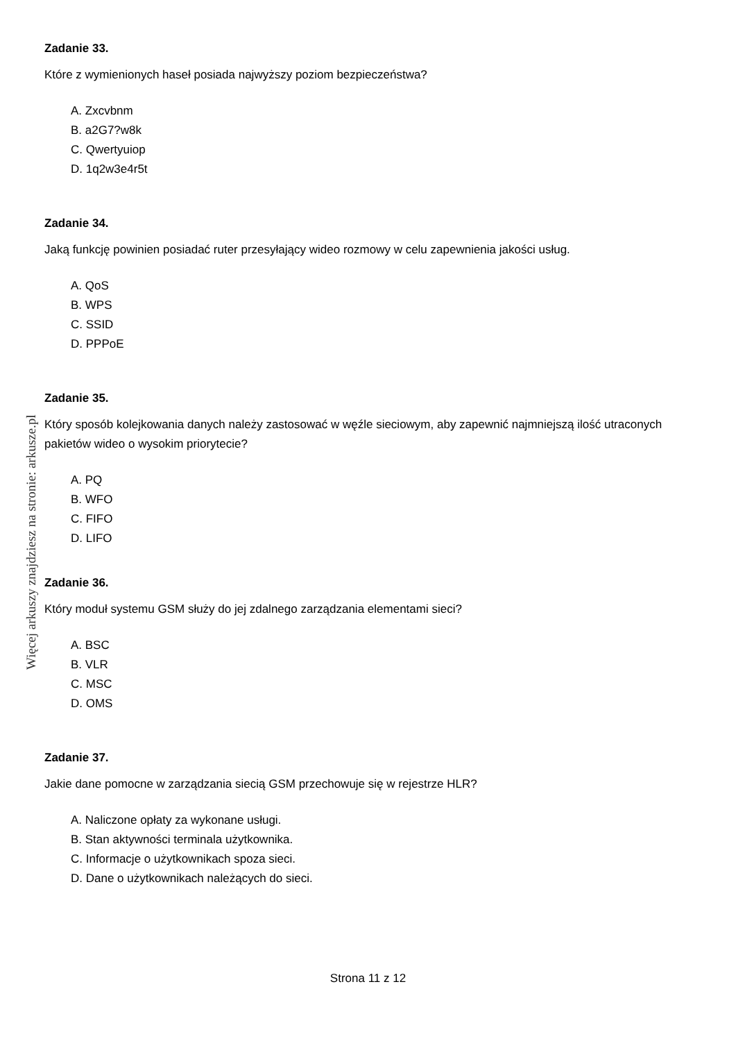Więcej arkuszy znajdziesz na stronie: arkusze.pl
Zadanie 33.
Które z wymienionych haseł posiada najwyższy poziom bezpieczeństwa?
A. Zxcvbnm
B. a2G7?w8k
C. Qwertyuiop
D. 1q2w3e4r5t
Zadanie 34.
Jaką funkcję powinien posiadać ruter przesyłający wideo rozmowy w celu zapewnienia jakości usług.
A. QoS
B. WPS
C. SSID
D. PPPoE
Zadanie 35.
Który sposób kolejkowania danych należy zastosować w węźle sieciowym, aby zapewnić najmniejszą ilość utraconych pakietów wideo o wysokim priorytecie?
A. PQ
B. WFO
C. FIFO
D. LIFO
Zadanie 36.
Który moduł systemu GSM służy do jej zdalnego zarządzania elementami sieci?
A. BSC
B. VLR
C. MSC
D. OMS
Zadanie 37.
Jakie dane pomocne w zarządzania siecią GSM przechowuje się w rejestrze HLR?
A. Naliczone opłaty za wykonane usługi.
B. Stan aktywności terminala użytkownika.
C. Informacje o użytkownikach spoza sieci.
D. Dane o użytkownikach należących do sieci.
Strona 11 z 12